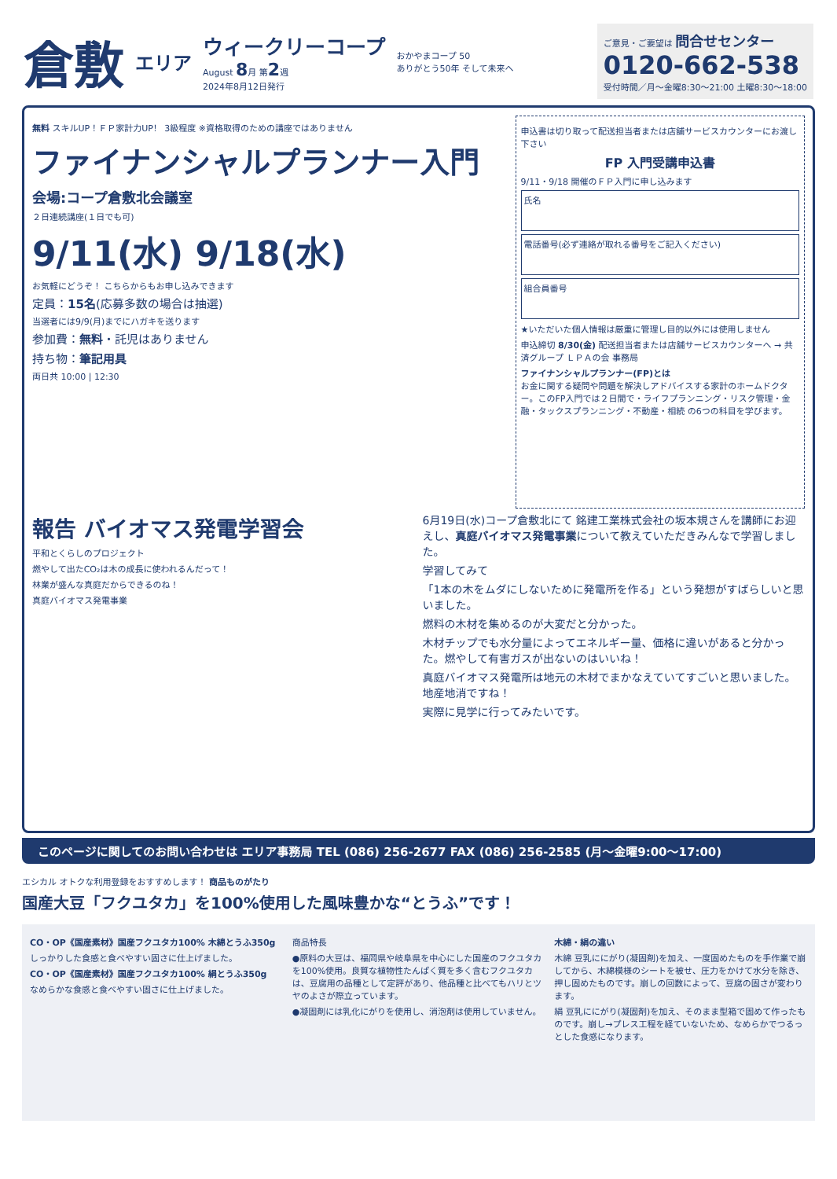倉敷
エリア
ウィークリーコープ
August 8月 第2週
2024年8月12日発行
おかやまコープ 50
ありがとう50年 そして未来へ
ご意見・ご要望は 問合せセンター
0120-662-538
受付時間／月～金曜8:30～21:00 土曜8:30～18:00
無料 スキルUP！ＦＰ家計力UP！ 3級程度 ※資格取得のための講座ではありません
ファイナンシャルプランナー入門
会場:コープ倉敷北会議室
２日連続講座(１日でも可)
9/11(水) 9/18(水)
お気軽にどうぞ！ こちらからもお申し込みできます
定員：15名(応募多数の場合は抽選)
当選者には9/9(月)までにハガキを送ります
参加費：無料・託児はありません
持ち物：筆記用具
両日共 10:00 | 12:30
申込書は切り取って配送担当者または店舗サービスカウンターにお渡し下さい
FP 入門受講申込書
9/11・9/18 開催のＦＰ入門に申し込みます
氏名
電話番号(必ず連絡が取れる番号をご記入ください)
組合員番号
★いただいた個人情報は厳重に管理し目的以外には使用しません
申込締切 8/30(金) 配送担当者または店舗サービスカウンターへ → 共済グループ ＬＰＡの会 事務局
ファイナンシャルプランナー(FP)とは
お金に関する疑問や問題を解決しアドバイスする家計のホームドクター。このFP入門では２日間で・ライフプランニング・リスク管理・金融・タックスプランニング・不動産・相続 の6つの科目を学びます。
報告 バイオマス発電学習会
平和とくらしのプロジェクト
燃やして出たCO₂は木の成長に使われるんだって！
林業が盛んな真庭だからできるのね！
真庭バイオマス発電事業
6月19日(水)コープ倉敷北にて 銘建工業株式会社の坂本規さんを講師にお迎えし、真庭バイオマス発電事業について教えていただきみんなで学習しました。
学習してみて
「1本の木をムダにしないために発電所を作る」という発想がすばらしいと思いました。
燃料の木材を集めるのが大変だと分かった。
木材チップでも水分量によってエネルギー量、価格に違いがあると分かった。燃やして有害ガスが出ないのはいいね！
真庭バイオマス発電所は地元の木材でまかなえていてすごいと思いました。地産地消ですね！
実際に見学に行ってみたいです。
このページに関してのお問い合わせは エリア事務局 TEL (086) 256-2677 FAX (086) 256-2585 (月～金曜9:00～17:00)
エシカル オトクな利用登録をおすすめします！ 商品ものがたり
国産大豆「フクユタカ」を100%使用した風味豊かな“とうふ”です！
CO・OP《国産素材》国産フクユタカ100% 木綿とうふ350g
しっかりした食感と食べやすい固さに仕上げました。
CO・OP《国産素材》国産フクユタカ100% 絹とうふ350g
なめらかな食感と食べやすい固さに仕上げました。
商品特長
●原料の大豆は、福岡県や岐阜県を中心にした国産のフクユタカを100%使用。良質な植物性たんぱく質を多く含むフクユタカは、豆腐用の品種として定評があり、他品種と比べてもハリとツヤのよさが際立っています。
●凝固剤には乳化にがりを使用し、消泡剤は使用していません。
木綿・絹の違い
木綿 豆乳ににがり(凝固剤)を加え、一度固めたものを手作業で崩してから、木綿模様のシートを被せ、圧力をかけて水分を除き、押し固めたものです。崩しの回数によって、豆腐の固さが変わります。
絹 豆乳ににがり(凝固剤)を加え、そのまま型箱で固めて作ったものです。崩し→プレス工程を経ていないため、なめらかでつるっとした食感になります。